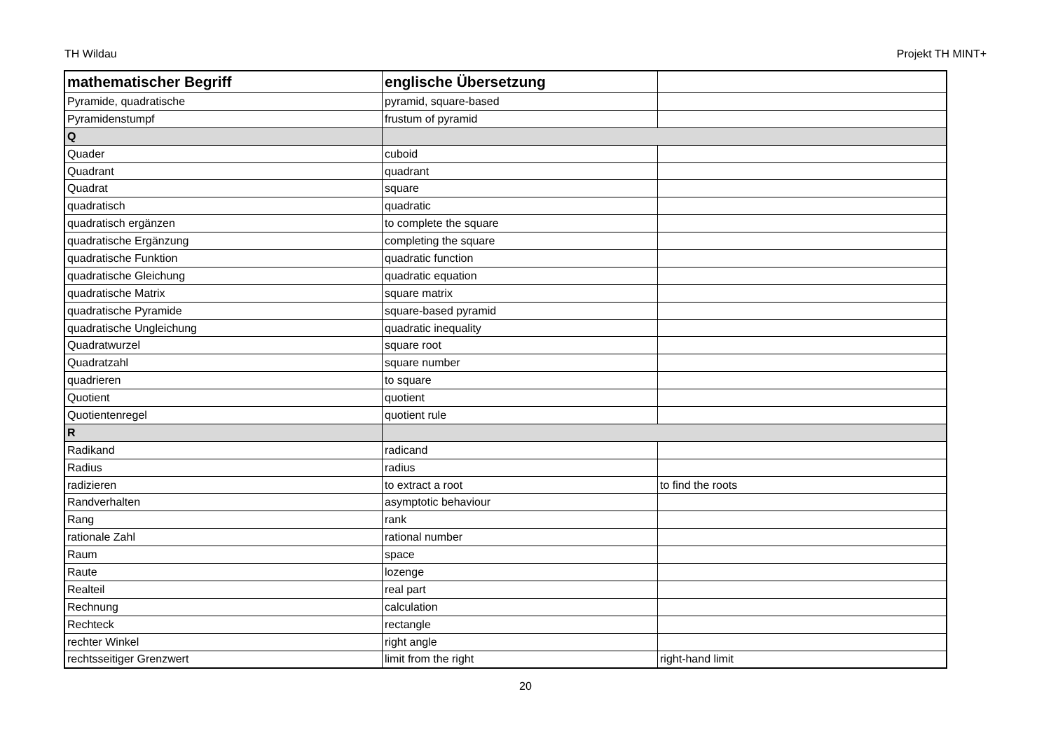TH Wildau Projekt TH MINT+
| mathematischer Begriff | englische Übersetzung | |
| --- | --- | --- |
| Pyramide, quadratische | pyramid, square-based | |
| Pyramidenstumpf | frustum of pyramid | |
| Q | | |
| Quader | cuboid | |
| Quadrant | quadrant | |
| Quadrat | square | |
| quadratisch | quadratic | |
| quadratisch ergänzen | to complete the square | |
| quadratische Ergänzung | completing the square | |
| quadratische Funktion | quadratic function | |
| quadratische Gleichung | quadratic equation | |
| quadratische Matrix | square matrix | |
| quadratische Pyramide | square-based pyramid | |
| quadratische Ungleichung | quadratic inequality | |
| Quadratwurzel | square root | |
| Quadratzahl | square number | |
| quadrieren | to square | |
| Quotient | quotient | |
| Quotientenregel | quotient rule | |
| R | | |
| Radikand | radicand | |
| Radius | radius | |
| radizieren | to extract a root | to find the roots |
| Randverhalten | asymptotic behaviour | |
| Rang | rank | |
| rationale Zahl | rational number | |
| Raum | space | |
| Raute | lozenge | |
| Realteil | real part | |
| Rechnung | calculation | |
| Rechteck | rectangle | |
| rechter Winkel | right angle | |
| rechtsseitiger Grenzwert | limit from the right | right-hand limit |
20